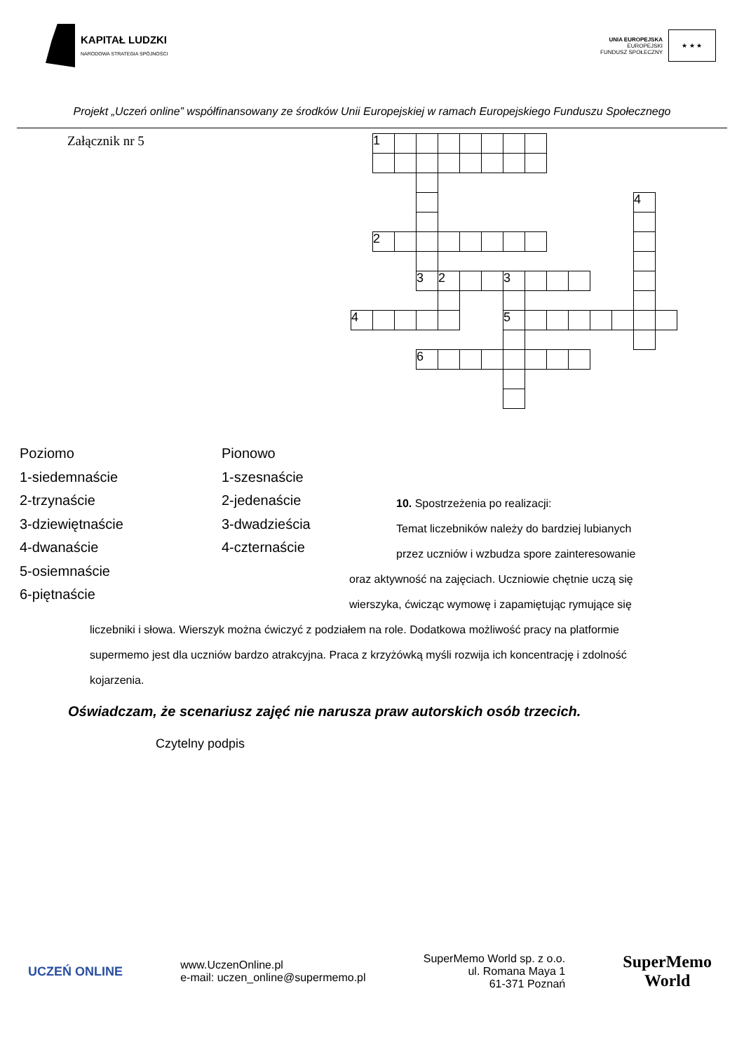KAPITAŁ LUDZKI
NARODOWA STRATEGIA SPÓJNOŚCI
UNIA EUROPEJSKA
EUROPEJSKI
FUNDUSZ SPOŁECZNY
★ ★ ★
Projekt „Uczeń online” współfinansowany ze środków Unii Europejskiej w ramach Europejskiego Funduszu Społecznego
Załącznik nr 5
| | 1 | | | | | | | | | | | | | |
| | | | | | | | | | | | | | 4 | |
| | 2 | | | | | | | | | | | | | |
| | | | 3 | 2 | | | 3 | | | | | | | |
| 4 | | | | | | | 5 | | | | | | | |
| | | | 6 | | | | | | | | | | | |
Poziomo
1-siedemnaście
2-trzynaście
3-dziewiętnaście
4-dwanaście
5-osiemnaście
6-piętnaście
Pionowo
1-szesnaście
2-jedenaście
3-dwadzieścia
4-czternaście
10. Spostrzeżenia po realizacji:
Temat liczebników należy do bardziej lubianych
przez uczniów i wzbudza spore zainteresowanie
oraz aktywność na zajęciach. Uczniowie chętnie uczą się
wierszyka, ćwicząc wymowę i zapamiętując rymujące się
liczebniki i słowa. Wierszyk można ćwiczyć z podziałem na role. Dodatkowa możliwość pracy na platformie supermemo jest dla uczniów bardzo atrakcyjna. Praca z krzyżówką myśli rozwija ich koncentrację i zdolność kojarzenia.
Oświadczam, że scenariusz zajęć nie narusza praw autorskich osób trzecich.
Czytelny podpis
UCZEŃ ONLINE
www.UczenOnline.pl
e-mail: uczen_online@supermemo.pl
SuperMemo World sp. z o.o.
ul. Romana Maya 1
61-371 Poznań
SuperMemo
World